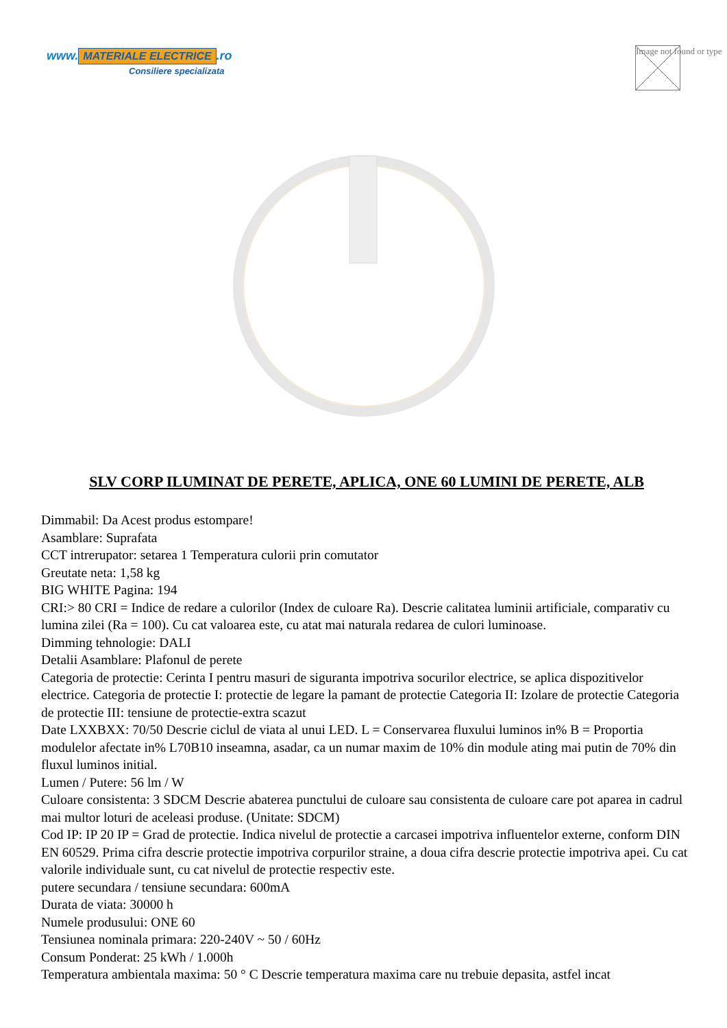www. MATERIALE ELECTRICE.ro
Consiliere specializata
Image not found or type
SLV CORP ILUMINAT DE PERETE, APLICA, ONE 60 LUMINI DE PERETE, ALB
Dimmabil: Da Acest produs estompare!
Asamblare: Suprafata
CCT intrerupator: setarea 1 Temperatura culorii prin comutator
Greutate neta: 1,58 kg
BIG WHITE Pagina: 194
CRI:> 80 CRI = Indice de redare a culorilor (Index de culoare Ra). Descrie calitatea luminii artificiale, comparativ cu lumina zilei (Ra = 100). Cu cat valoarea este, cu atat mai naturala redarea de culori luminoase.
Dimming tehnologie: DALI
Detalii Asamblare: Plafonul de perete
Categoria de protectie: Cerinta I pentru masuri de siguranta impotriva socurilor electrice, se aplica dispozitivelor electrice. Categoria de protectie I: protectie de legare la pamant de protectie Categoria II: Izolare de protectie Categoria de protectie III: tensiune de protectie-extra scazut
Date LXXBXX: 70/50 Descrie ciclul de viata al unui LED. L = Conservarea fluxului luminos in% B = Proportia modulelor afectate in% L70B10 inseamna, asadar, ca un numar maxim de 10% din module ating mai putin de 70% din fluxul luminos initial.
Lumen / Putere: 56 lm / W
Culoare consistenta: 3 SDCM Descrie abaterea punctului de culoare sau consistenta de culoare care pot aparea in cadrul mai multor loturi de aceleasi produse. (Unitate: SDCM)
Cod IP: IP 20 IP = Grad de protectie. Indica nivelul de protectie a carcasei impotriva influentelor externe, conform DIN EN 60529. Prima cifra descrie protectie impotriva corpurilor straine, a doua cifra descrie protectie impotriva apei. Cu cat valorile individuale sunt, cu cat nivelul de protectie respectiv este.
putere secundara / tensiune secundara: 600mA
Durata de viata: 30000 h
Numele produsului: ONE 60
Tensiunea nominala primara: 220-240V ~ 50 / 60Hz
Consum Ponderat: 25 kWh / 1.000h
Temperatura ambientala maxima: 50 ° C Descrie temperatura maxima care nu trebuie depasita, astfel incat